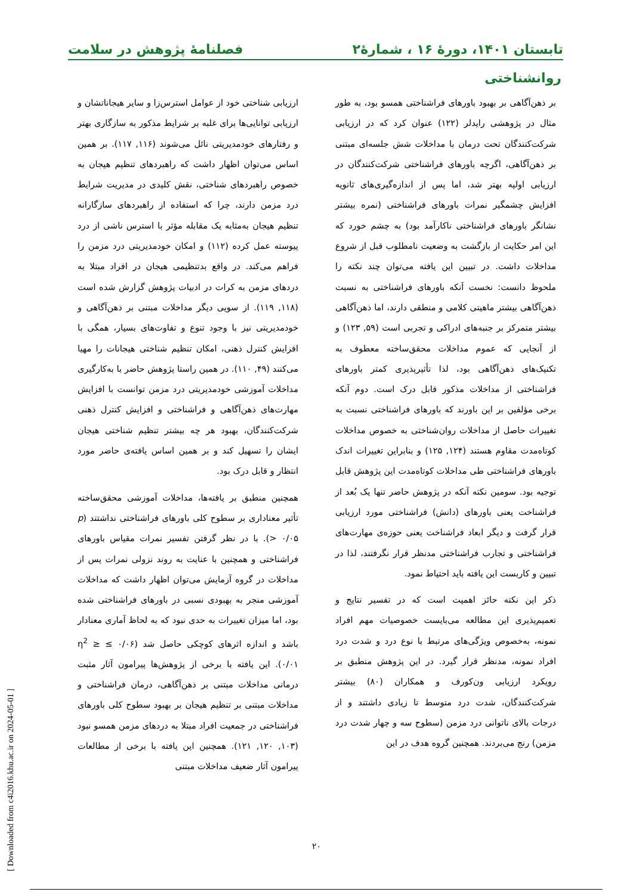تابستان ۱۴۰۱، دورهٔ ۱۶ ، شمارهٔ۲ فصلنامهٔ پژوهش در سلامت
روانشناختی
ارزیابی شناختی خود از عوامل استرس‌زا و سایر هیجاناتشان و ارزیابی توانایی‌ها برای غلبه بر شرایط مذکور به سازگاری بهتر و رفتارهای خودمدیریتی نائل می‌شوند (۱۱۶, ۱۱۷). بر همین اساس می‌توان اظهار داشت که راهبردهای تنظیم هیجان به خصوص راهبردهای شناختی، نقش کلیدی در مدیریت شرایط درد مزمن دارند، چرا که استفاده از راهبردهای سازگارانه تنظیم هیجان به‌مثابه یک مقابله مؤثر با استرس ناشی از درد پیوسته عمل کرده (۱۱۲) و امکان خودمدیریتی درد مزمن را فراهم می‌کند. در واقع بدتنظیمی هیجان در افراد مبتلا به دردهای مزمن به کرات در ادبیات پژوهش گزارش شده است (۱۱۸, ۱۱۹). از سویی دیگر مداخلات مبتنی بر ذهن‌آگاهی و خودمدیریتی نیز با وجود تنوع و تفاوت‌های بسیار، همگی با افزایش کنترل ذهنی، امکان تنظیم شناختی هیجانات را مهیا می‌کنند (۴۹, ۱۱۰). در همین راستا پژوهش حاضر با به‌کارگیری مداخلات آموزشی خودمدیریتی درد مزمن توانست با افزایش مهارت‌های ذهن‌آگاهی و فراشناختی و افزایش کنترل ذهنی شرکت‌کنندگان، بهبود هر چه بیشتر تنظیم شناختی هیجان ایشان را تسهیل کند و بر همین اساس یافته‌ی حاضر مورد انتظار و قابل درک بود.
همچنین منطبق بر یافته‌ها، مداخلات آموزشی محقق‌ساخته تأثیر معناداری بر سطوح کلی باورهای فراشناختی نداشتند (p > ۰/۰۵). با در نظر گرفتن تفسیر نمرات مقیاس باورهای فراشناختی و همچنین با عنایت به روند نزولی نمرات پس از مداخلات در گروه آزمایش می‌توان اظهار داشت که مداخلات آموزشی منجر به بهبودی نسبی در باورهای فراشناختی شده بود، اما میزان تغییرات به حدی نبود که به لحاظ آماری معنادار باشد و اندازه اثرهای کوچکی حاصل شد (۰/۰۶ ≥ η<sup>2</sup> ≥ ۰/۰۱). این یافته با برخی از پژوهش‌ها پیرامون آثار مثبت درمانی مداخلات مبتنی بر ذهن‌آگاهی، درمان فراشناختی و مداخلات مبتنی بر تنظیم هیجان بر بهبود سطوح کلی باورهای فراشناختی در جمعیت افراد مبتلا به دردهای مزمن همسو نبود (۱۰۳, ۱۲۰, ۱۲۱). همچنین این یافته با برخی از مطالعات پیرامون آثار ضعیف مداخلات مبتنی
بر ذهن‌آگاهی بر بهبود باورهای فراشناختی همسو بود، به طور مثال در پژوهشی رایدلر (۱۲۲) عنوان کرد که در ارزیابی شرکت‌کنندگان تحت درمان با مداخلات شش جلسه‌ای مبتنی بر ذهن‌آگاهی، اگرچه باورهای فراشناختی شرکت‌کنندگان در ارزیابی اولیه بهتر شد، اما پس از اندازه‌گیری‌های ثانویه افزایش چشمگیر نمرات باورهای فراشناختی (نمره بیشتر نشانگر باورهای فراشناختی ناکارآمد بود) به چشم خورد که این امر حکایت از بازگشت به وضعیت نامطلوب قبل از شروع مداخلات داشت. در تبیین این یافته می‌توان چند نکته را ملحوظ دانست: نخست آنکه باورهای فراشناختی به نسبت ذهن‌آگاهی بیشتر ماهیتی کلامی و منطقی دارند، اما ذهن‌آگاهی بیشتر متمرکز بر جنبه‌های ادراکی و تجربی است (۵۹, ۱۲۳) و از آنجایی که عموم مداخلات محقق‌ساخته معطوف به تکنیک‌های ذهن‌آگاهی بود، لذا تأثیرپذیری کمتر باورهای فراشناختی از مداخلات مذکور قابل درک است. دوم آنکه برخی مؤلفین بر این باورند که باورهای فراشناختی نسبت به تغییرات حاصل از مداخلات روان‌شناختی به خصوص مداخلات کوتاه‌مدت مقاوم هستند (۱۲۴, ۱۲۵) و بنابراین تغییرات اندک باورهای فراشناختی طی مداخلات کوتاه‌مدت این پژوهش قابل توجیه بود. سومین نکته آنکه در پژوهش حاضر تنها یک بُعد از فراشناخت یعنی باورهای (دانش) فراشناختی مورد ارزیابی قرار گرفت و دیگر ابعاد فراشناخت یعنی حوزه‌ی مهارت‌های فراشناختی و تجارب فراشناختی مدنظر قرار نگرفتند، لذا در تبیین و کاربست این یافته باید احتیاط نمود.
ذکر این نکته حائز اهمیت است که در تفسیر نتایج و تعمیم‌پذیری این مطالعه می‌بایست خصوصیات مهم افراد نمونه، به‌خصوص ویژگی‌های مرتبط با نوع درد و شدت درد افراد نمونه، مدنظر قرار گیرد. در این پژوهش منطبق بر رویکرد ارزیابی ون‌کورف و همکاران (۸۰) بیشتر شرکت‌کنندگان، شدت درد متوسط تا زیادی داشتند و از درجات بالای ناتوانی درد مزمن (سطوح سه و چهار شدت درد مزمن) رنج می‌بردند. همچنین گروه هدف در این
[ Downloaded from c4i2016.khu.ac.ir on 2024-05-01 ]
۲۰